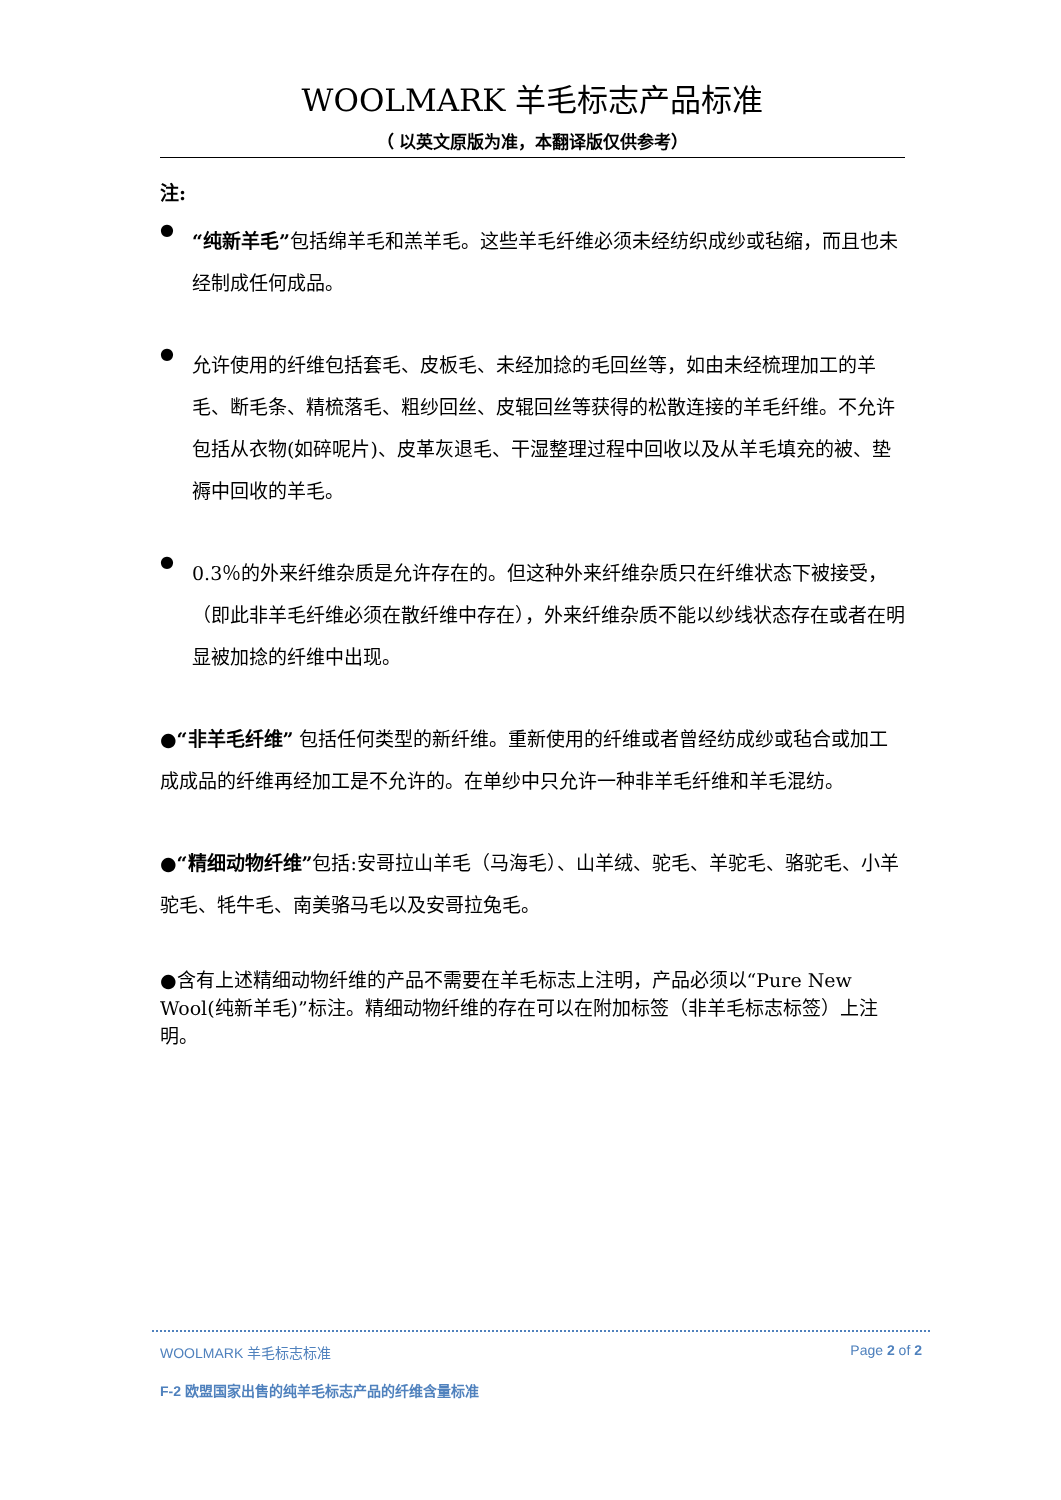WOOLMARK 羊毛标志产品标准
（ 以英文原版为准，本翻译版仅供参考）
注:
●
“纯新羊毛”包括绵羊毛和羔羊毛。这些羊毛纤维必须未经纺织成纱或毡缩，而且也未经制成任何成品。
●
允许使用的纤维包括套毛、皮板毛、未经加捻的毛回丝等，如由未经梳理加工的羊毛、断毛条、精梳落毛、粗纱回丝、皮辊回丝等获得的松散连接的羊毛纤维。不允许包括从衣物(如碎呢片)、皮革灰退毛、干湿整理过程中回收以及从羊毛填充的被、垫褥中回收的羊毛。
●
0.3％的外来纤维杂质是允许存在的。但这种外来纤维杂质只在纤维状态下被接受，（即此非羊毛纤维必须在散纤维中存在），外来纤维杂质不能以纱线状态存在或者在明显被加捻的纤维中出现。
●“非羊毛纤维” 包括任何类型的新纤维。重新使用的纤维或者曾经纺成纱或毡合或加工成成品的纤维再经加工是不允许的。在单纱中只允许一种非羊毛纤维和羊毛混纺。
●“精细动物纤维”包括:安哥拉山羊毛（马海毛）、山羊绒、驼毛、羊驼毛、骆驼毛、小羊驼毛、牦牛毛、南美骆马毛以及安哥拉兔毛。
●含有上述精细动物纤维的产品不需要在羊毛标志上注明，产品必须以“Pure New Wool(纯新羊毛)”标注。精细动物纤维的存在可以在附加标签（非羊毛标志标签）上注明。
WOOLMARK 羊毛标志标准 Page 2 of 2
F-2 欧盟国家出售的纯羊毛标志产品的纤维含量标准